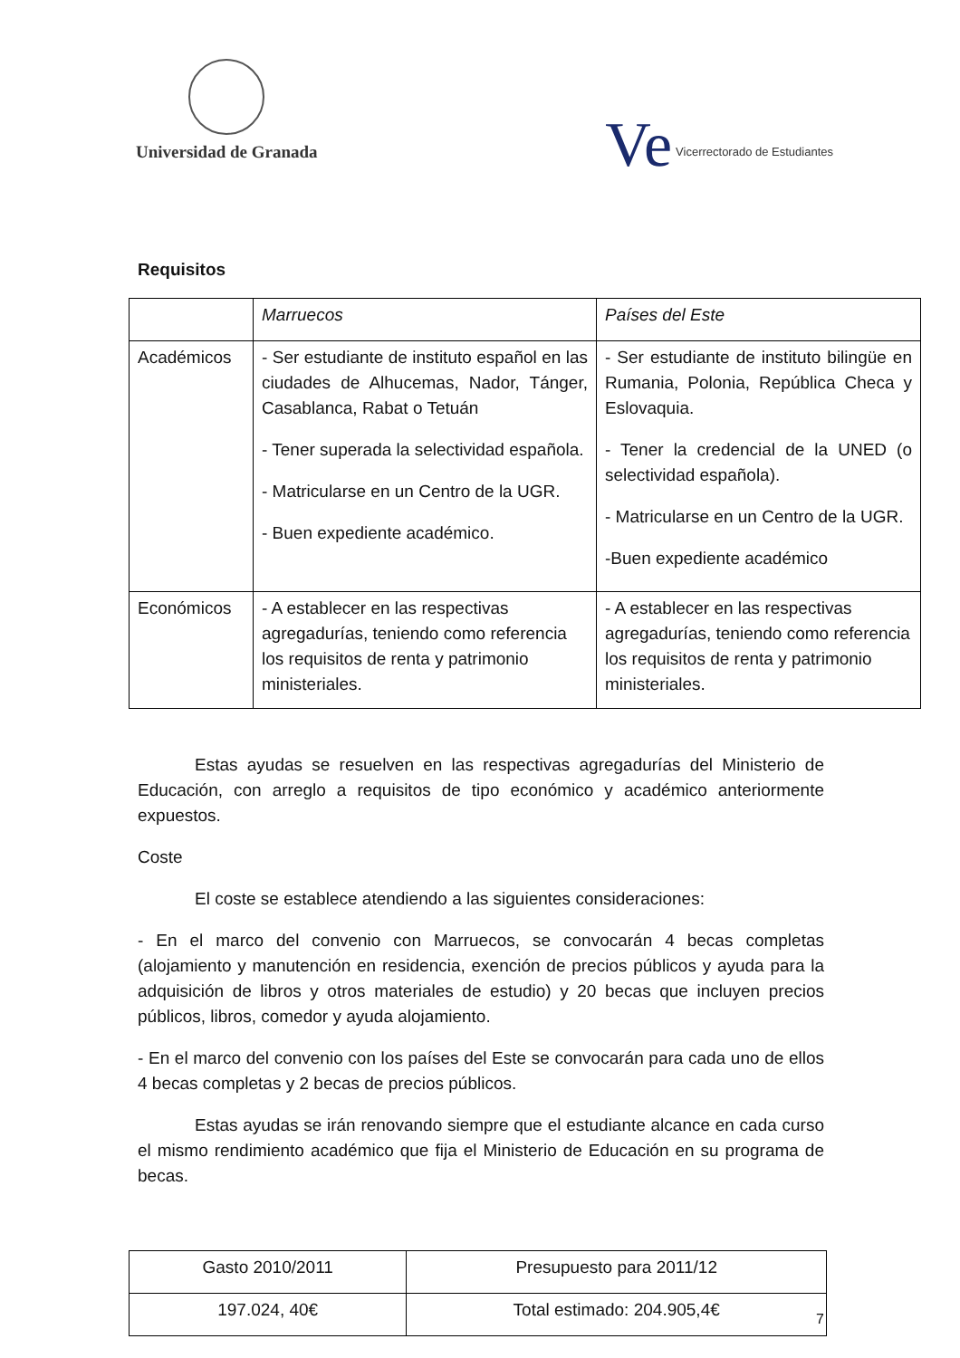Universidad de Granada
Ve Vicerrectorado de Estudiantes
Requisitos
| | Marruecos | Países del Este |
| Académicos | - Ser estudiante de instituto español en las ciudades de Alhucemas, Nador, Tánger, Casablanca, Rabat o Tetuán - Tener superada la selectividad española. - Matricularse en un Centro de la UGR. - Buen expediente académico. | - Ser estudiante de instituto bilingüe en Rumania, Polonia, República Checa y Eslovaquia. - Tener la credencial de la UNED (o selectividad española). - Matricularse en un Centro de la UGR. -Buen expediente académico |
| Económicos | - A establecer en las respectivas agregadurías, teniendo como referencia los requisitos de renta y patrimonio ministeriales. | - A establecer en las respectivas agregadurías, teniendo como referencia los requisitos de renta y patrimonio ministeriales. |
Estas ayudas se resuelven en las respectivas agregadurías del Ministerio de Educación, con arreglo a requisitos de tipo económico y académico anteriormente expuestos.
Coste
El coste se establece atendiendo a las siguientes consideraciones:
- En el marco del convenio con Marruecos, se convocarán 4 becas completas (alojamiento y manutención en residencia, exención de precios públicos y ayuda para la adquisición de libros y otros materiales de estudio) y 20 becas que incluyen precios públicos, libros, comedor y ayuda alojamiento.
- En el marco del convenio con los países del Este se convocarán para cada uno de ellos 4 becas completas y 2 becas de precios públicos.
Estas ayudas se irán renovando siempre que el estudiante alcance en cada curso el mismo rendimiento académico que fija el Ministerio de Educación en su programa de becas.
| Gasto 2010/2011 | Presupuesto para 2011/12 |
| 197.024, 40€ | Total estimado: 204.905,4€ |
7